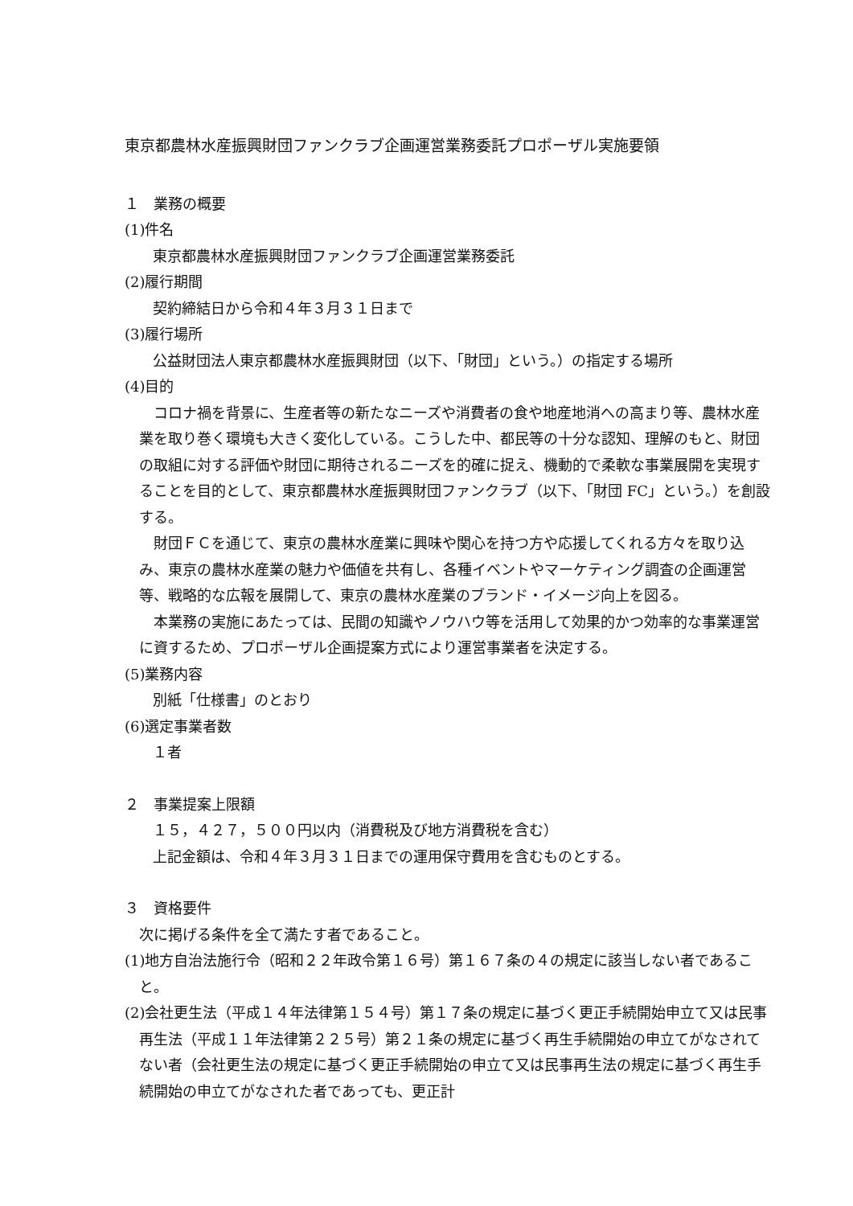東京都農林水産振興財団ファンクラブ企画運営業務委託プロポーザル実施要領
１　業務の概要
(1)件名
東京都農林水産振興財団ファンクラブ企画運営業務委託
(2)履行期間
契約締結日から令和４年３月３１日まで
(3)履行場所
公益財団法人東京都農林水産振興財団（以下、「財団」という。）の指定する場所
(4)目的
コロナ禍を背景に、生産者等の新たなニーズや消費者の食や地産地消への高まり等、農林水産業を取り巻く環境も大きく変化している。こうした中、都民等の十分な認知、理解のもと、財団の取組に対する評価や財団に期待されるニーズを的確に捉え、機動的で柔軟な事業展開を実現することを目的として、東京都農林水産振興財団ファンクラブ（以下、「財団 FC」という。）を創設する。
財団ＦＣを通じて、東京の農林水産業に興味や関心を持つ方や応援してくれる方々を取り込み、東京の農林水産業の魅力や価値を共有し、各種イベントやマーケティング調査の企画運営等、戦略的な広報を展開して、東京の農林水産業のブランド・イメージ向上を図る。
本業務の実施にあたっては、民間の知識やノウハウ等を活用して効果的かつ効率的な事業運営に資するため、プロポーザル企画提案方式により運営事業者を決定する。
(5)業務内容
別紙「仕様書」のとおり
(6)選定事業者数
１者
２　事業提案上限額
１５，４２７，５００円以内（消費税及び地方消費税を含む）
上記金額は、令和４年３月３１日までの運用保守費用を含むものとする。
３　資格要件
次に掲げる条件を全て満たす者であること。
(1)地方自治法施行令（昭和２２年政令第１６号）第１６７条の４の規定に該当しない者であること。
(2)会社更生法（平成１４年法律第１５４号）第１７条の規定に基づく更正手続開始申立て又は民事再生法（平成１１年法律第２２５号）第２１条の規定に基づく再生手続開始の申立てがなされてない者（会社更生法の規定に基づく更正手続開始の申立て又は民事再生法の規定に基づく再生手続開始の申立てがなされた者であっても、更正計